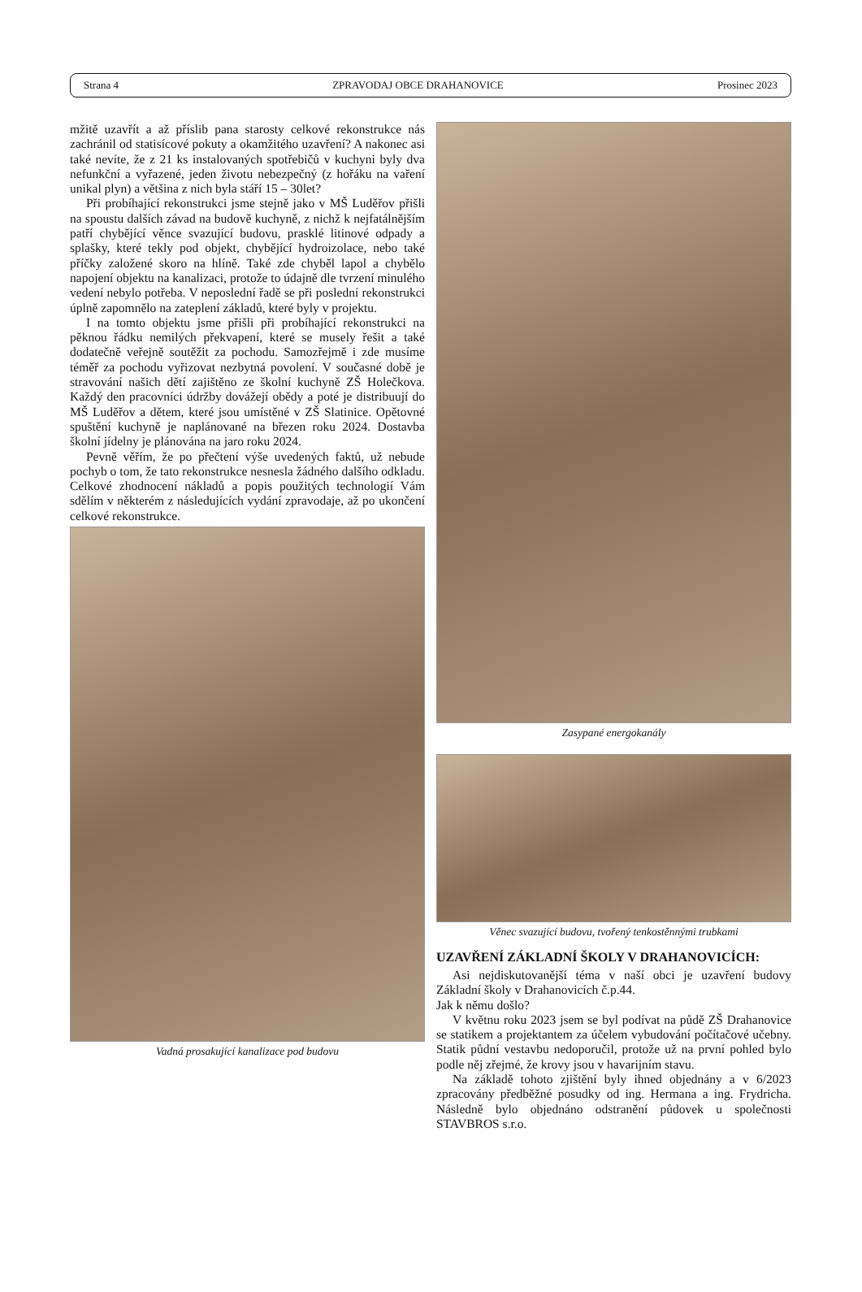Strana 4 ZPRAVODAJ OBCE DRAHANOVICE Prosinec 2023
mžitě uzavřít a až příslib pana starosty celkové rekonstrukce nás zachránil od statisícové pokuty a okamžitého uzavření? A nakonec asi také nevíte, že z 21 ks instalovaných spotřebičů v kuchyni byly dva nefunkční a vyřazené, jeden životu nebezpečný (z hořáku na vaření unikal plyn) a většina z nich byla stáří 15 – 30let?
Při probíhající rekonstrukci jsme stejně jako v MŠ Luděřov přišli na spoustu dalších závad na budově kuchyně, z nichž k nejfatálnějším patří chybějící věnce svazující budovu, prasklé litinové odpady a splašky, které tekly pod objekt, chybějící hydroizolace, nebo také příčky založené skoro na hlíně. Také zde chyběl lapol a chybělo napojení objektu na kanalizaci, protože to údajně dle tvrzení minulého vedení nebylo potřeba. V neposlední řadě se při poslední rekonstrukci úplně zapomnělo na zateplení základů, které byly v projektu.
I na tomto objektu jsme přišli při probíhající rekonstrukci na pěknou řádku nemilých překvapení, které se musely řešit a také dodatečně veřejně soutěžit za pochodu. Samozřejmě i zde musíme téměř za pochodu vyřizovat nezbytná povolení. V současné době je stravování našich dětí zajištěno ze školní kuchyně ZŠ Holečkova. Každý den pracovníci údržby dovážejí obědy a poté je distribuují do MŠ Luděřov a dětem, které jsou umístěné v ZŠ Slatinice. Opětovné spuštění kuchyně je naplánované na březen roku 2024. Dostavba školní jídelny je plánována na jaro roku 2024.
Pevně věřím, že po přečtení výše uvedených faktů, už nebude pochyb o tom, že tato rekonstrukce nesnesla žádného dalšího odkladu. Celkové zhodnocení nákladů a popis použitých technologií Vám sdělím v některém z následujících vydání zpravodaje, až po ukončení celkové rekonstrukce.
Vadná prosakující kanalizace pod budovu
Zasypané energokanály
Věnec svazující budovu, tvořený tenkostěnnými trubkami
UZAVŘENÍ ZÁKLADNÍ ŠKOLY V DRAHANOVICÍCH:
Asi nejdiskutovanější téma v naší obci je uzavření budovy Základní školy v Drahanovicích č.p.44.
Jak k němu došlo?
V květnu roku 2023 jsem se byl podívat na půdě ZŠ Drahanovice se statikem a projektantem za účelem vybudování počítačové učebny. Statik půdní vestavbu nedoporučil, protože už na první pohled bylo podle něj zřejmé, že krovy jsou v havarijním stavu.
Na základě tohoto zjištění byly ihned objednány a v 6/2023 zpracovány předběžné posudky od ing. Hermana a ing. Frydricha. Následně bylo objednáno odstranění půdovek u společnosti STAVBROS s.r.o.